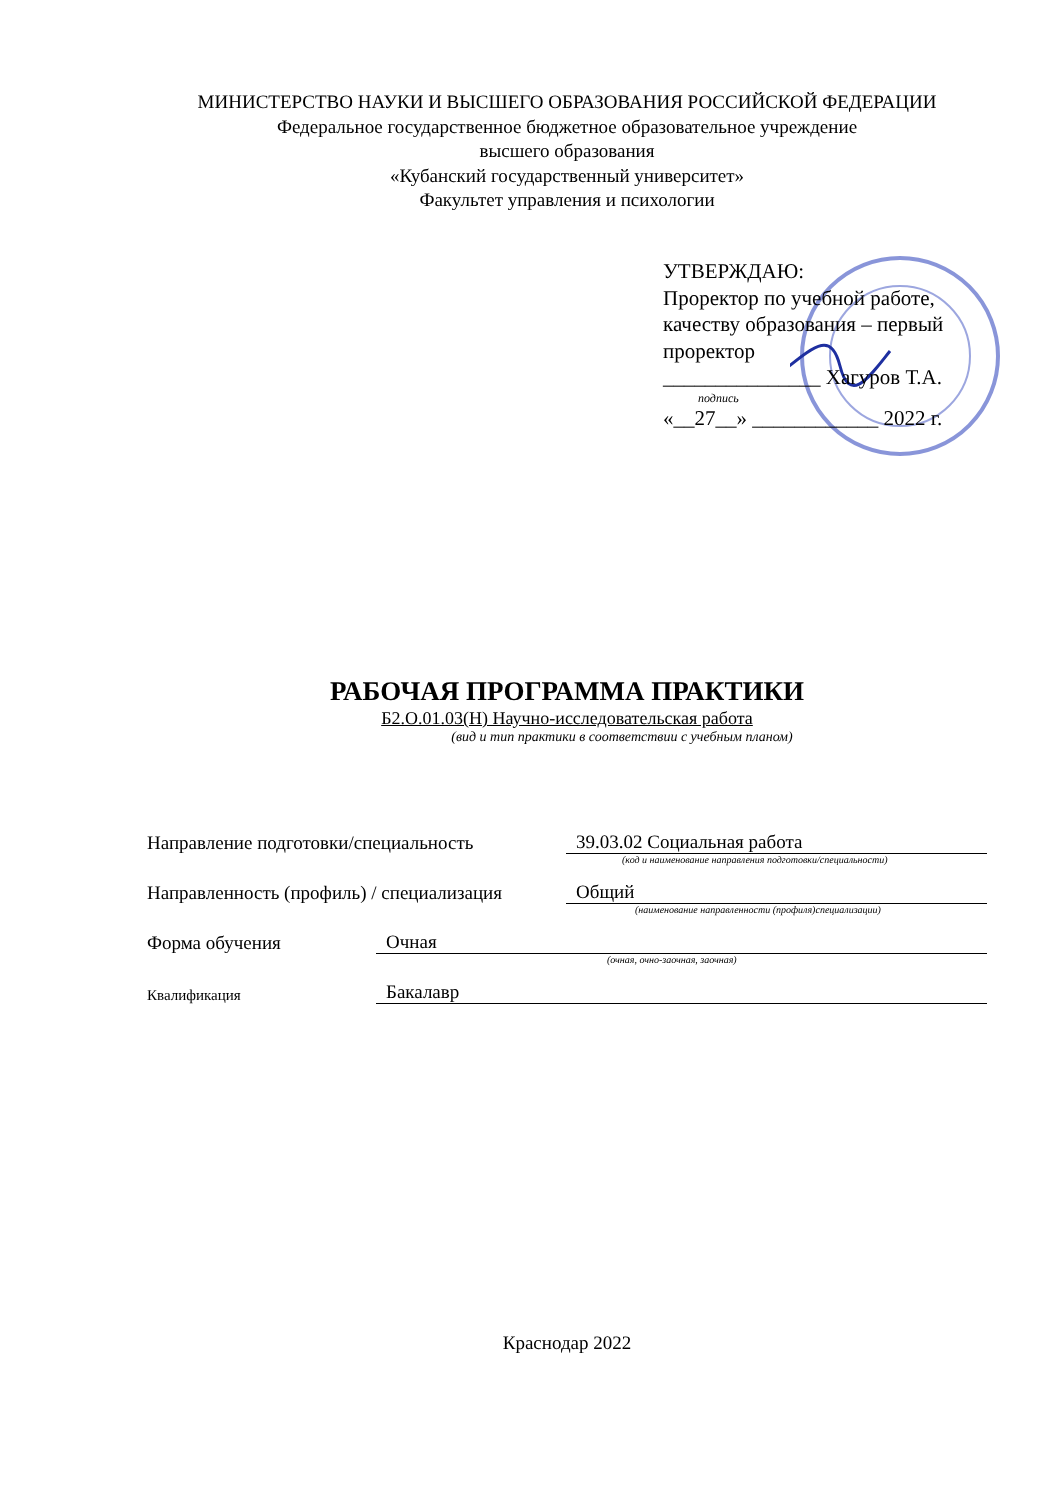МИНИСТЕРСТВО НАУКИ И ВЫСШЕГО ОБРАЗОВАНИЯ РОССИЙСКОЙ ФЕДЕРАЦИИ
Федеральное государственное бюджетное образовательное учреждение
высшего образования
«Кубанский государственный университет»
Факультет управления и психологии
УТВЕРЖДАЮ:
Проректор по учебной работе, качеству образования – первый проректор
_______________ Хагуров Т.А.
подпись
«__27__» ____________ 2022 г.
РАБОЧАЯ ПРОГРАММА ПРАКТИКИ
Б2.О.01.03(Н) Научно-исследовательская работа
(вид и тип практики в соответствии с учебным планом)
Направление подготовки/специальность 39.03.02 Социальная работа
(код и наименование направления подготовки/специальности)
Направленность (профиль) / специализация Общий
(наименование направленности (профиля)специализации)
Форма обучения Очная
(очная, очно-заочная, заочная)
Квалификация Бакалавр
Краснодар 2022